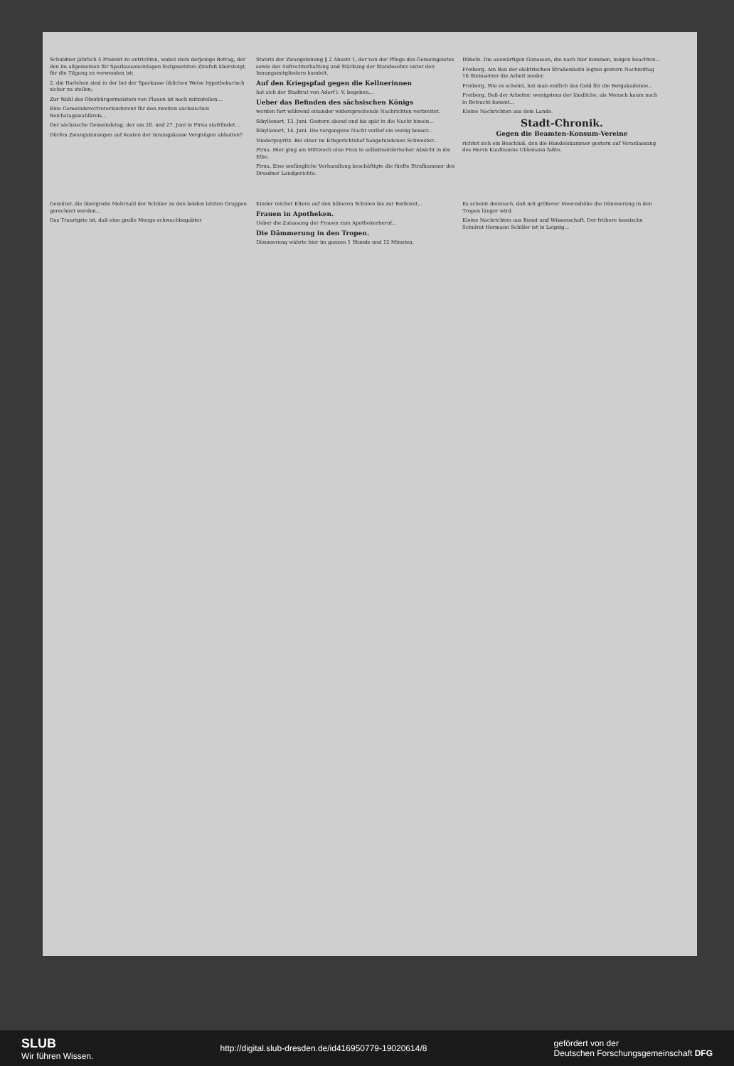Schuldner jährlich 5 Prozent zu entrichten, wobei stets derjenige Betrag, der den im allgemeinen für Sparkasseneinlagen festgesetzten Zinsfuß übersteigt, für die Tilgung zu verwenden ist;
2. die Darlehen sind in der bei der Sparkasse üblichen Weise hypothekarisch sicher zu stellen;
Zur Wahl des Oberbürgermeisters von Plauen ist noch mitzuteilen...
Eine Gemeindevertreterkonferenz für den zweiten sächsischen Reichstagswahlkreis...
Der sächsische Gemeindetag, der am 26. und 27. Juni in Pirna stattfindet...
Dürfen Zwangsinnungen auf Kosten der Innungskasse Vergnügen abhalten?
Statuts der Zwangsinnung § 2 Absatz 1, der von der Pflege des Gemeingeistes sowie der Aufrechterhaltung und Stärkung der Standesehre unter den Innungsmitgliedern handelt.
Auf den Kriegspfad gegen die Kellnerinnen
hat sich der Stadtrat von Adorf i. V. begeben...
Ueber das Befinden des sächsischen Königs
werden fort während einander widersprechende Nachrichten verbreitet.
Sibyllenort, 13. Juni. Gestern abend und bis spät in die Nacht hinein...
Sibyllenort, 14. Juni. Die vergangene Nacht verlief ein wenig besser...
Niederpoyritz. Bei einer im Erbgerichtshof hangetundenen Schwester...
Pirna. Hier ging am Mittwoch eine Frau in selbstmörderischer Absicht in die Elbe.
Pirna. Eine umfängliche Verhandlung beschäftigte die fünfte Strafkammer des Dresdner Landgerichts.
Döbeln. Die auswärtigen Genossen, die nach hier kommen, mögen beachten...
Freiberg. Am Bau der elektrischen Straßenbahn legten gestern Nachmittag 16 Steinsetzer die Arbeit nieder.
Freiberg. Wie es scheint, hat man endlich das Geld für die Bergakademie...
Freiberg. Daß der Arbeiter, wenigstens der ländliche, als Mensch kaum noch in Betracht kommt...
Kleine Nachrichten aus dem Lande.
Stadt-Chronik.
Gegen die Beamten-Konsum-Vereine
richtet sich ein Beschluß, den die Handelskammer gestern auf Veranlassung des Herrn Kaufmanns Uhlemann faßte.
Gemüter, die übergroße Mehrzahl der Schüler zu den beiden letzten Gruppen gerechnet werden...
Das Traurigste ist, daß eine große Menge schwachbegabter
Kinder reicher Eltern auf den höheren Schulen bis zur Reifezeit...
Frauen in Apotheken.
Ueber die Zulassung der Frauen zum Apothekerberuf...
Die Dämmerung in den Tropen.
Dämmerung währte hier im ganzen 1 Stunde und 12 Minuten.
Es scheint demnach, daß mit größerer Meereshöhe die Dämmerung in den Tropen länger wird.
Kleine Nachrichten aus Kunst und Wissenschaft. Der frühere hessische Schulrat Hermann Schiller ist in Leipzig...
SLUB
Wir führen Wissen.
http://digital.slub-dresden.de/id416950779-19020614/8
gefördert von der
Deutschen Forschungsgemeinschaft DFG